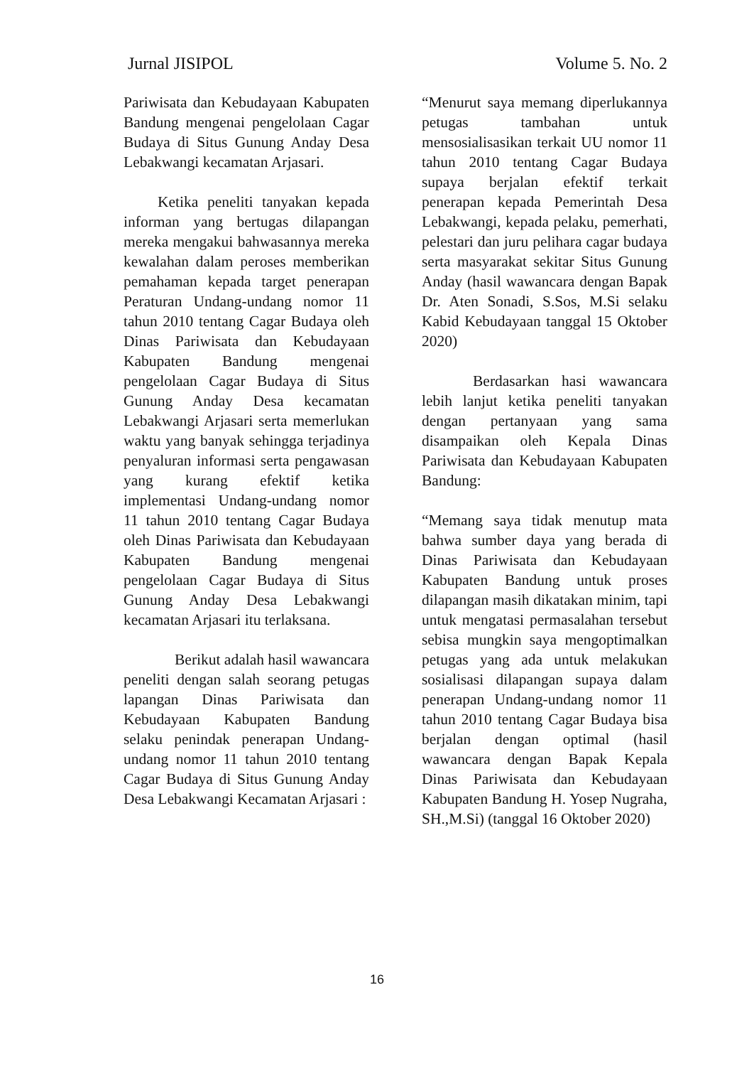Jurnal JISIPOL Volume 5. No. 2
Pariwisata dan Kebudayaan Kabupaten Bandung mengenai pengelolaan Cagar Budaya di Situs Gunung Anday Desa Lebakwangi kecamatan Arjasari.
Ketika peneliti tanyakan kepada informan yang bertugas dilapangan mereka mengakui bahwasannya mereka kewalahan dalam peroses memberikan pemahaman kepada target penerapan Peraturan Undang-undang nomor 11 tahun 2010 tentang Cagar Budaya oleh Dinas Pariwisata dan Kebudayaan Kabupaten Bandung mengenai pengelolaan Cagar Budaya di Situs Gunung Anday Desa kecamatan Lebakwangi Arjasari serta memerlukan waktu yang banyak sehingga terjadinya penyaluran informasi serta pengawasan yang kurang efektif ketika implementasi Undang-undang nomor 11 tahun 2010 tentang Cagar Budaya oleh Dinas Pariwisata dan Kebudayaan Kabupaten Bandung mengenai pengelolaan Cagar Budaya di Situs Gunung Anday Desa Lebakwangi kecamatan Arjasari itu terlaksana.
Berikut adalah hasil wawancara peneliti dengan salah seorang petugas lapangan Dinas Pariwisata dan Kebudayaan Kabupaten Bandung selaku penindak penerapan Undang-undang nomor 11 tahun 2010 tentang Cagar Budaya di Situs Gunung Anday Desa Lebakwangi Kecamatan Arjasari :
“Menurut saya memang diperlukannya petugas tambahan untuk mensosialisasikan terkait UU nomor 11 tahun 2010 tentang Cagar Budaya supaya berjalan efektif terkait penerapan kepada Pemerintah Desa Lebakwangi, kepada pelaku, pemerhati, pelestari dan juru pelihara cagar budaya serta masyarakat sekitar Situs Gunung Anday (hasil wawancara dengan Bapak Dr. Aten Sonadi, S.Sos, M.Si selaku Kabid Kebudayaan tanggal 15 Oktober 2020)
Berdasarkan hasi wawancara lebih lanjut ketika peneliti tanyakan dengan pertanyaan yang sama disampaikan oleh Kepala Dinas Pariwisata dan Kebudayaan Kabupaten Bandung:
“Memang saya tidak menutup mata bahwa sumber daya yang berada di Dinas Pariwisata dan Kebudayaan Kabupaten Bandung untuk proses dilapangan masih dikatakan minim, tapi untuk mengatasi permasalahan tersebut sebisa mungkin saya mengoptimalkan petugas yang ada untuk melakukan sosialisasi dilapangan supaya dalam penerapan Undang-undang nomor 11 tahun 2010 tentang Cagar Budaya bisa berjalan dengan optimal (hasil wawancara dengan Bapak Kepala Dinas Pariwisata dan Kebudayaan Kabupaten Bandung H. Yosep Nugraha, SH.,M.Si) (tanggal 16 Oktober 2020)
16